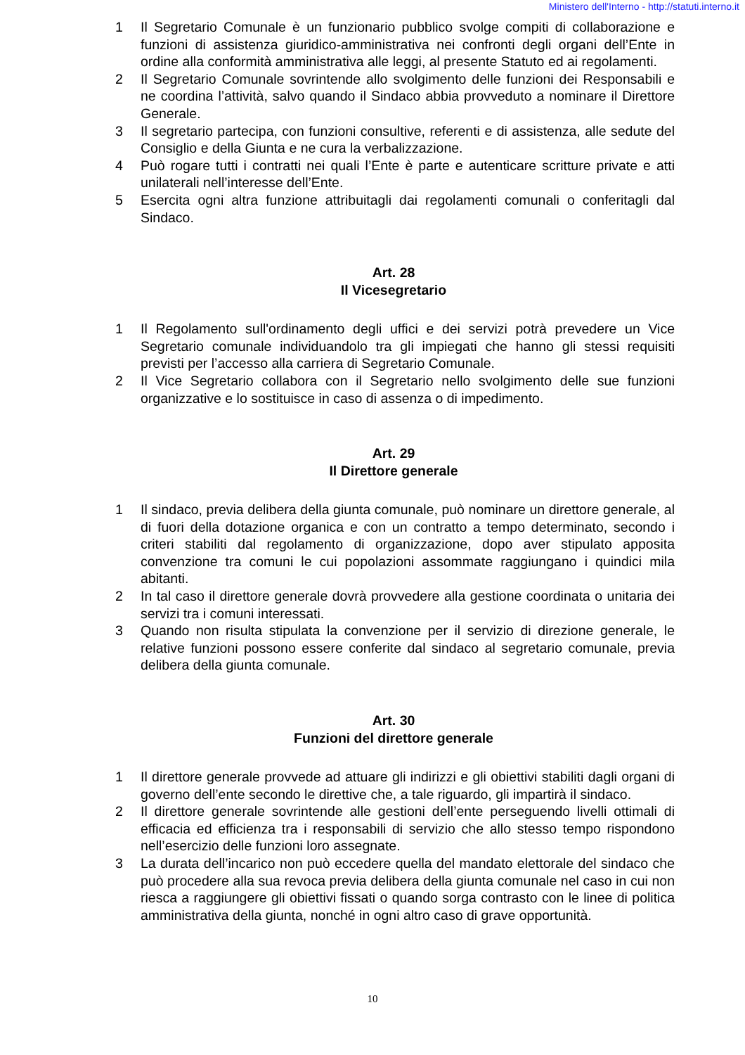Ministero dell'Interno - http://statuti.interno.it
1 Il Segretario Comunale è un funzionario pubblico svolge compiti di collaborazione e funzioni di assistenza giuridico-amministrativa nei confronti degli organi dell’Ente in ordine alla conformità amministrativa alle leggi, al presente Statuto ed ai regolamenti.
2 Il Segretario Comunale sovrintende allo svolgimento delle funzioni dei Responsabili e ne coordina l’attività, salvo quando il Sindaco abbia provveduto a nominare il Direttore Generale.
3 Il segretario partecipa, con funzioni consultive, referenti e di assistenza, alle sedute del Consiglio e della Giunta e ne cura la verbalizzazione.
4 Può rogare tutti i contratti nei quali l’Ente è parte e autenticare scritture private e atti unilaterali nell’interesse dell’Ente.
5 Esercita ogni altra funzione attribuitagli dai regolamenti comunali o conferitagli dal Sindaco.
Art. 28
Il Vicesegretario
1 Il Regolamento sull'ordinamento degli uffici e dei servizi potrà prevedere un Vice Segretario comunale individuandolo tra gli impiegati che hanno gli stessi requisiti previsti per l’accesso alla carriera di Segretario Comunale.
2 Il Vice Segretario collabora con il Segretario nello svolgimento delle sue funzioni organizzative e lo sostituisce in caso di assenza o di impedimento.
Art. 29
Il Direttore generale
1 Il sindaco, previa delibera della giunta comunale, può nominare un direttore generale, al di fuori della dotazione organica e con un contratto a tempo determinato, secondo i criteri stabiliti dal regolamento di organizzazione, dopo aver stipulato apposita convenzione tra comuni le cui popolazioni assommate raggiungano i quindici mila abitanti.
2 In tal caso il direttore generale dovrà provvedere alla gestione coordinata o unitaria dei servizi tra i comuni interessati.
3 Quando non risulta stipulata la convenzione per il servizio di direzione generale, le relative funzioni possono essere conferite dal sindaco al segretario comunale, previa delibera della giunta comunale.
Art. 30
Funzioni del direttore generale
1 Il direttore generale provvede ad attuare gli indirizzi e gli obiettivi stabiliti dagli organi di governo dell’ente secondo le direttive che, a tale riguardo, gli impartirà il sindaco.
2 Il direttore generale sovrintende alle gestioni dell’ente perseguendo livelli ottimali di efficacia ed efficienza tra i responsabili di servizio che allo stesso tempo rispondono nell’esercizio delle funzioni loro assegnate.
3 La durata dell’incarico non può eccedere quella del mandato elettorale del sindaco che può procedere alla sua revoca previa delibera della giunta comunale nel caso in cui non riesca a raggiungere gli obiettivi fissati o quando sorga contrasto con le linee di politica amministrativa della giunta, nonché in ogni altro caso di grave opportunità.
10